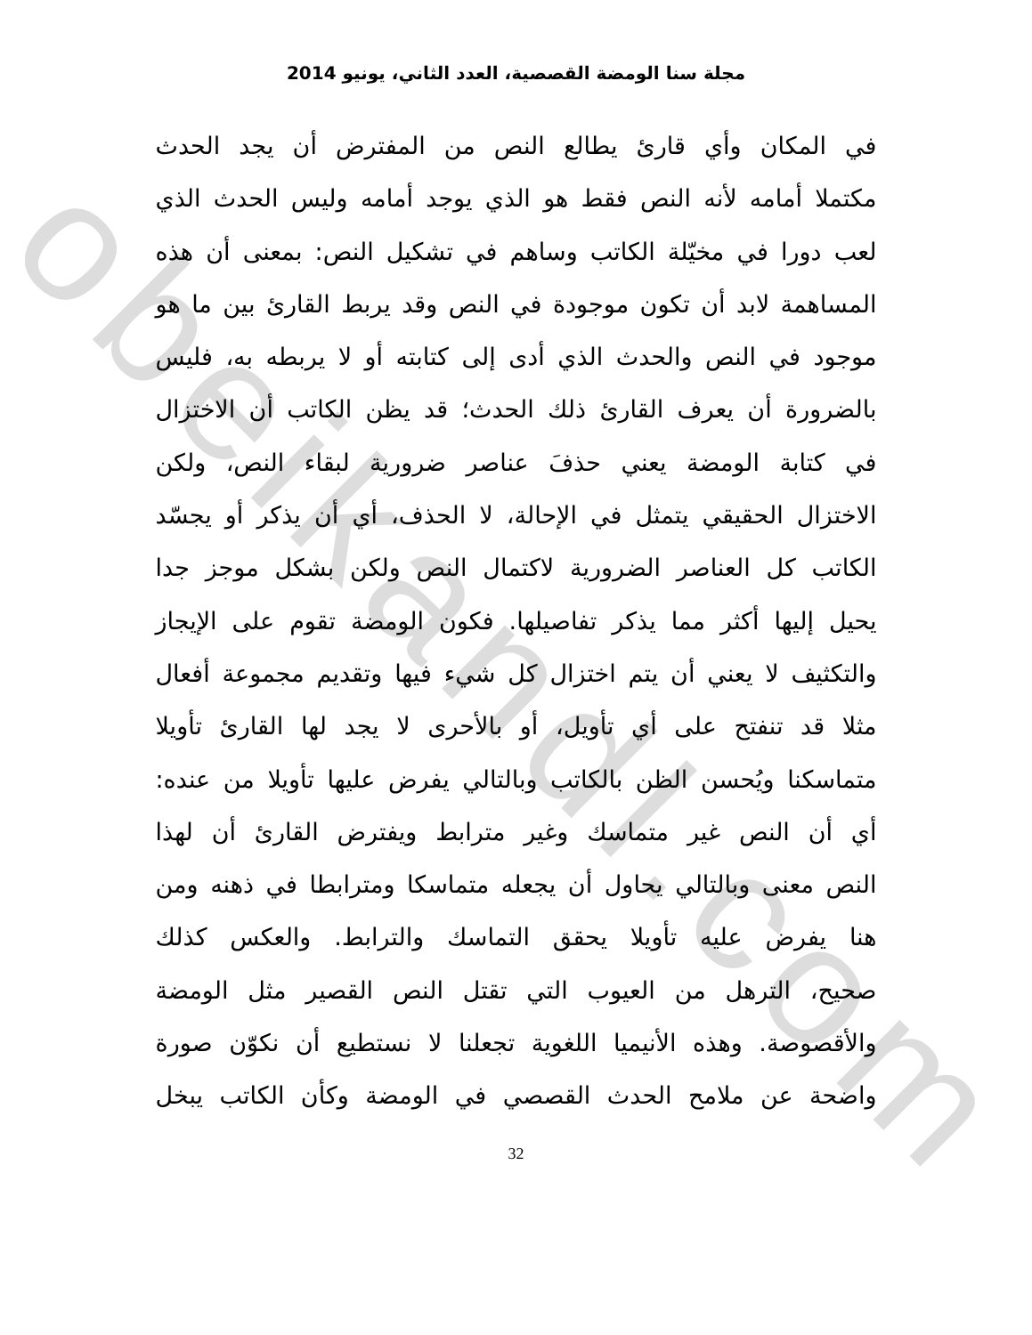obeikandl.com
مجلة سنا الومضة القصصية، العدد الثاني، يونيو 2014
في المكان وأي قارئ يطالع النص من المفترض أن يجد الحدث
مكتملا أمامه لأنه النص فقط هو الذي يوجد أمامه وليس الحدث الذي
لعب دورا في مخيّلة الكاتب وساهم في تشكيل النص: بمعنى أن هذه
المساهمة لابد أن تكون موجودة في النص وقد يربط القارئ بين ما هو
موجود في النص والحدث الذي أدى إلى كتابته أو لا يربطه به، فليس
بالضرورة أن يعرف القارئ ذلك الحدث؛ قد يظن الكاتب أن الاختزال
في كتابة الومضة يعني حذفَ عناصر ضرورية لبقاء النص، ولكن
الاختزال الحقيقي يتمثل في الإحالة، لا الحذف، أي أن يذكر أو يجسّد
الكاتب كل العناصر الضرورية لاكتمال النص ولكن بشكل موجز جدا
يحيل إليها أكثر مما يذكر تفاصيلها. فكون الومضة تقوم على الإيجاز
والتكثيف لا يعني أن يتم اختزال كل شيء فيها وتقديم مجموعة أفعال
مثلا قد تنفتح على أي تأويل، أو بالأحرى لا يجد لها القارئ تأويلا
متماسكنا ويُحسن الظن بالكاتب وبالتالي يفرض عليها تأويلا من عنده:
أي أن النص غير متماسك وغير مترابط ويفترض القارئ أن لهذا
النص معنى وبالتالي يحاول أن يجعله متماسكا ومترابطا في ذهنه ومن
هنا يفرض عليه تأويلا يحقق التماسك والترابط. والعكس كذلك
صحيح، الترهل من العيوب التي تقتل النص القصير مثل الومضة
والأقصوصة. وهذه الأنيميا اللغوية تجعلنا لا نستطيع أن نكوّن صورة
واضحة عن ملامح الحدث القصصي في الومضة وكأن الكاتب يبخل
32